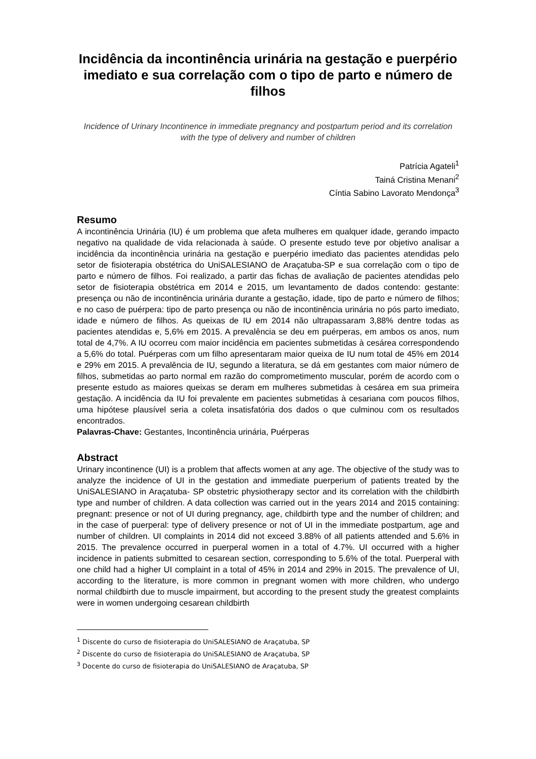Incidência da incontinência urinária na gestação e puerpério imediato e sua correlação com o tipo de parto e número de filhos
Incidence of Urinary Incontinence in immediate pregnancy and postpartum period and its correlation with the type of delivery and number of children
Patrícia Agateli<sup>1</sup>
Tainá Cristina Menani<sup>2</sup>
Cíntia Sabino Lavorato Mendonça<sup>3</sup>
Resumo
A incontinência Urinária (IU) é um problema que afeta mulheres em qualquer idade, gerando impacto negativo na qualidade de vida relacionada à saúde. O presente estudo teve por objetivo analisar a incidência da incontinência urinária na gestação e puerpério imediato das pacientes atendidas pelo setor de fisioterapia obstétrica do UniSALESIANO de Araçatuba-SP e sua correlação com o tipo de parto e número de filhos. Foi realizado, a partir das fichas de avaliação de pacientes atendidas pelo setor de fisioterapia obstétrica em 2014 e 2015, um levantamento de dados contendo: gestante: presença ou não de incontinência urinária durante a gestação, idade, tipo de parto e número de filhos; e no caso de puérpera: tipo de parto presença ou não de incontinência urinária no pós parto imediato, idade e número de filhos. As queixas de IU em 2014 não ultrapassaram 3,88% dentre todas as pacientes atendidas e, 5,6% em 2015. A prevalência se deu em puérperas, em ambos os anos, num total de 4,7%. A IU ocorreu com maior incidência em pacientes submetidas à cesárea correspondendo a 5,6% do total. Puérperas com um filho apresentaram maior queixa de IU num total de 45% em 2014 e 29% em 2015. A prevalência de IU, segundo a literatura, se dá em gestantes com maior número de filhos, submetidas ao parto normal em razão do comprometimento muscular, porém de acordo com o presente estudo as maiores queixas se deram em mulheres submetidas à cesárea em sua primeira gestação. A incidência da IU foi prevalente em pacientes submetidas à cesariana com poucos filhos, uma hipótese plausível seria a coleta insatisfatória dos dados o que culminou com os resultados encontrados.
Palavras-Chave: Gestantes, Incontinência urinária, Puérperas
Abstract
Urinary incontinence (UI) is a problem that affects women at any age. The objective of the study was to analyze the incidence of UI in the gestation and immediate puerperium of patients treated by the UniSALESIANO in Araçatuba- SP obstetric physiotherapy sector and its correlation with the childbirth type and number of children. A data collection was carried out in the years 2014 and 2015 containing: pregnant: presence or not of UI during pregnancy, age, childbirth type and the number of children; and in the case of puerperal: type of delivery presence or not of UI in the immediate postpartum, age and number of children. UI complaints in 2014 did not exceed 3.88% of all patients attended and 5.6% in 2015. The prevalence occurred in puerperal women in a total of 4.7%. UI occurred with a higher incidence in patients submitted to cesarean section, corresponding to 5.6% of the total. Puerperal with one child had a higher UI complaint in a total of 45% in 2014 and 29% in 2015. The prevalence of UI, according to the literature, is more common in pregnant women with more children, who undergo normal childbirth due to muscle impairment, but according to the present study the greatest complaints were in women undergoing cesarean childbirth
<sup>1</sup> Discente do curso de fisioterapia do UniSALESIANO de Araçatuba, SP
<sup>2</sup> Discente do curso de fisioterapia do UniSALESIANO de Araçatuba, SP
<sup>3</sup> Docente do curso de fisioterapia do UniSALESIANO de Araçatuba, SP